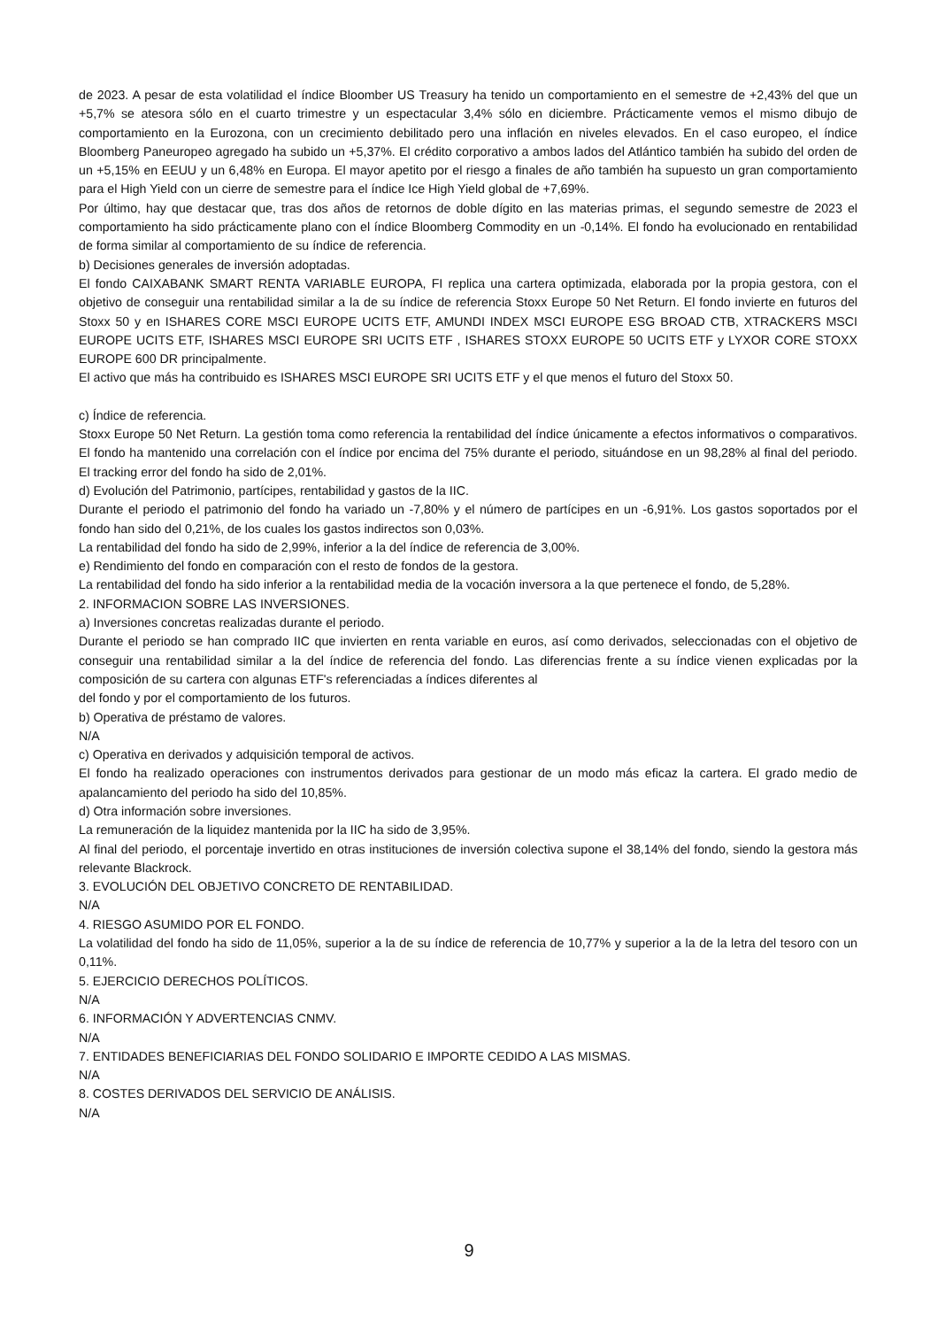de 2023. A pesar de esta volatilidad el índice Bloomber US Treasury ha tenido un comportamiento en el semestre de +2,43% del que un +5,7% se atesora sólo en el cuarto trimestre y un espectacular 3,4% sólo en diciembre. Prácticamente vemos el mismo dibujo de comportamiento en la Eurozona, con un crecimiento debilitado pero una inflación en niveles elevados. En el caso europeo, el índice Bloomberg Paneuropeo agregado ha subido un +5,37%. El crédito corporativo a ambos lados del Atlántico también ha subido del orden de un +5,15% en EEUU y un 6,48% en Europa. El mayor apetito por el riesgo a finales de año también ha supuesto un gran comportamiento para el High Yield con un cierre de semestre para el índice Ice High Yield global de +7,69%.
Por último, hay que destacar que, tras dos años de retornos de doble dígito en las materias primas, el segundo semestre de 2023 el comportamiento ha sido prácticamente plano con el índice Bloomberg Commodity en un -0,14%. El fondo ha evolucionado en rentabilidad de forma similar al comportamiento de su índice de referencia.
b) Decisiones generales de inversión adoptadas.
El fondo CAIXABANK SMART RENTA VARIABLE EUROPA, FI replica una cartera optimizada, elaborada por la propia gestora, con el objetivo de conseguir una rentabilidad similar a la de su índice de referencia Stoxx Europe 50 Net Return. El fondo invierte en futuros del Stoxx 50 y en ISHARES CORE MSCI EUROPE UCITS ETF, AMUNDI INDEX MSCI EUROPE ESG BROAD CTB, XTRACKERS MSCI EUROPE UCITS ETF, ISHARES MSCI EUROPE SRI UCITS ETF , ISHARES STOXX EUROPE 50 UCITS ETF y LYXOR CORE STOXX EUROPE 600 DR principalmente.
El activo que más ha contribuido es ISHARES MSCI EUROPE SRI UCITS ETF y el que menos el futuro del Stoxx 50.
c) Índice de referencia.
Stoxx Europe 50 Net Return. La gestión toma como referencia la rentabilidad del índice únicamente a efectos informativos o comparativos. El fondo ha mantenido una correlación con el índice por encima del 75% durante el periodo, situándose en un 98,28% al final del periodo. El tracking error del fondo ha sido de 2,01%.
d) Evolución del Patrimonio, partícipes, rentabilidad y gastos de la IIC.
Durante el periodo el patrimonio del fondo ha variado un -7,80% y el número de partícipes en un -6,91%. Los gastos soportados por el fondo han sido del 0,21%, de los cuales los gastos indirectos son 0,03%.
La rentabilidad del fondo ha sido de 2,99%, inferior a la del índice de referencia de 3,00%.
e) Rendimiento del fondo en comparación con el resto de fondos de la gestora.
La rentabilidad del fondo ha sido inferior a la rentabilidad media de la vocación inversora a la que pertenece el fondo, de 5,28%.
2. INFORMACION SOBRE LAS INVERSIONES.
a) Inversiones concretas realizadas durante el periodo.
Durante el periodo se han comprado IIC que invierten en renta variable en euros, así como derivados, seleccionadas con el objetivo de conseguir una rentabilidad similar a la del índice de referencia del fondo. Las diferencias frente a su índice vienen explicadas por la composición de su cartera con algunas ETF's referenciadas a índices diferentes al
del fondo y por el comportamiento de los futuros.
b) Operativa de préstamo de valores.
N/A
c) Operativa en derivados y adquisición temporal de activos.
El fondo ha realizado operaciones con instrumentos derivados para gestionar de un modo más eficaz la cartera. El grado medio de apalancamiento del periodo ha sido del 10,85%.
d) Otra información sobre inversiones.
La remuneración de la liquidez mantenida por la IIC ha sido de 3,95%.
Al final del periodo, el porcentaje invertido en otras instituciones de inversión colectiva supone el 38,14% del fondo, siendo la gestora más relevante Blackrock.
3. EVOLUCIÓN DEL OBJETIVO CONCRETO DE RENTABILIDAD.
N/A
4. RIESGO ASUMIDO POR EL FONDO.
La volatilidad del fondo ha sido de 11,05%, superior a la de su índice de referencia de 10,77% y superior a la de la letra del tesoro con un 0,11%.
5. EJERCICIO DERECHOS POLÍTICOS.
N/A
6. INFORMACIÓN Y ADVERTENCIAS CNMV.
N/A
7. ENTIDADES BENEFICIARIAS DEL FONDO SOLIDARIO E IMPORTE CEDIDO A LAS MISMAS.
N/A
8. COSTES DERIVADOS DEL SERVICIO DE ANÁLISIS.
N/A
9